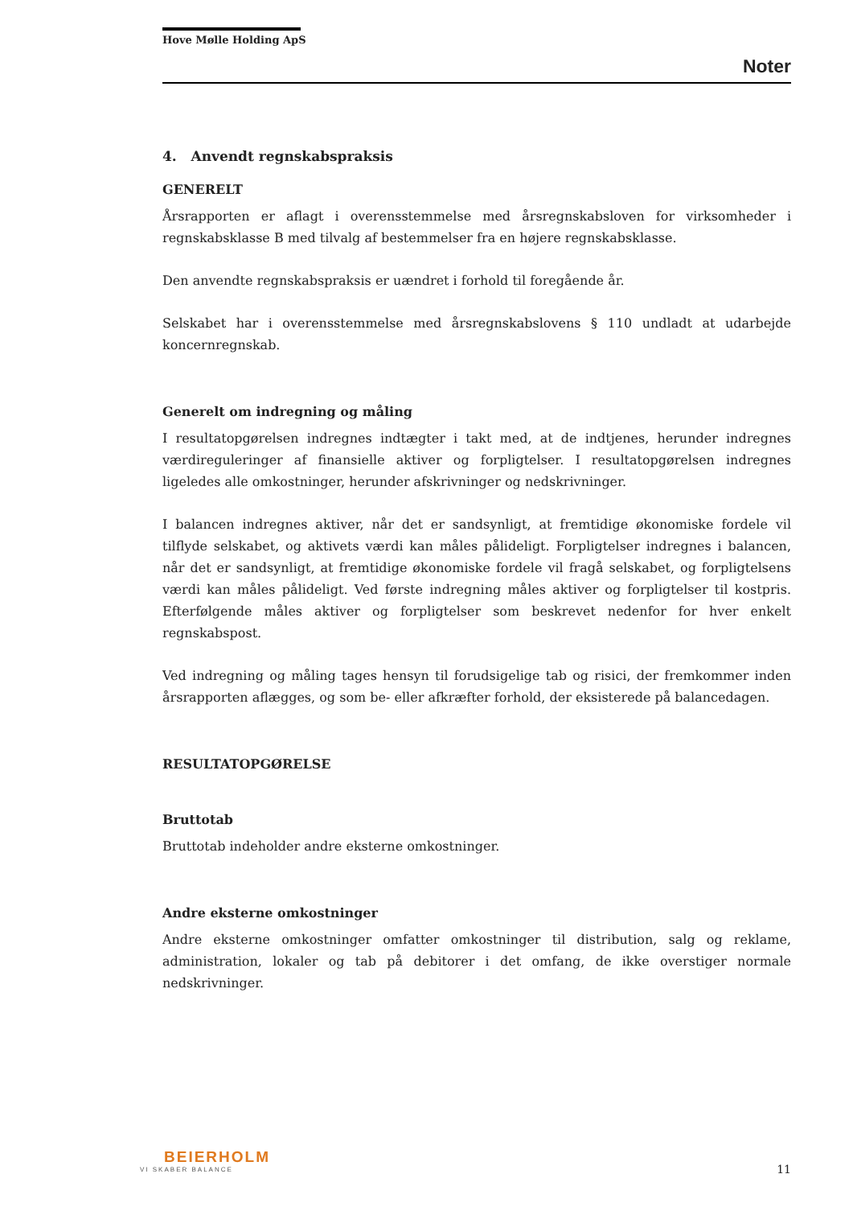Hove Mølle Holding ApS
Noter
4. Anvendt regnskabspraksis
GENERELT
Årsrapporten er aflagt i overensstemmelse med årsregnskabsloven for virksomheder i regnskabsklasse B med tilvalg af bestemmelser fra en højere regnskabsklasse.
Den anvendte regnskabspraksis er uændret i forhold til foregående år.
Selskabet har i overensstemmelse med årsregnskabslovens § 110 undladt at udarbejde koncernregnskab.
Generelt om indregning og måling
I resultatopgørelsen indregnes indtægter i takt med, at de indtjenes, herunder indregnes værdireguleringer af finansielle aktiver og forpligtelser. I resultatopgørelsen indregnes ligeledes alle omkostninger, herunder afskrivninger og nedskrivninger.
I balancen indregnes aktiver, når det er sandsynligt, at fremtidige økonomiske fordele vil tilflyde selskabet, og aktivets værdi kan måles pålideligt. Forpligtelser indregnes i balancen, når det er sandsynligt, at fremtidige økonomiske fordele vil fragå selskabet, og forpligtelsens værdi kan måles pålideligt. Ved første indregning måles aktiver og forpligtelser til kostpris. Efterfølgende måles aktiver og forpligtelser som beskrevet nedenfor for hver enkelt regnskabspost.
Ved indregning og måling tages hensyn til forudsigelige tab og risici, der fremkommer inden årsrapporten aflægges, og som be- eller afkræfter forhold, der eksisterede på balancedagen.
RESULTATOPGØRELSE
Bruttotab
Bruttotab indeholder andre eksterne omkostninger.
Andre eksterne omkostninger
Andre eksterne omkostninger omfatter omkostninger til distribution, salg og reklame, administration, lokaler og tab på debitorer i det omfang, de ikke overstiger normale nedskrivninger.
BEIERHOLM
VI SKABER BALANCE
11